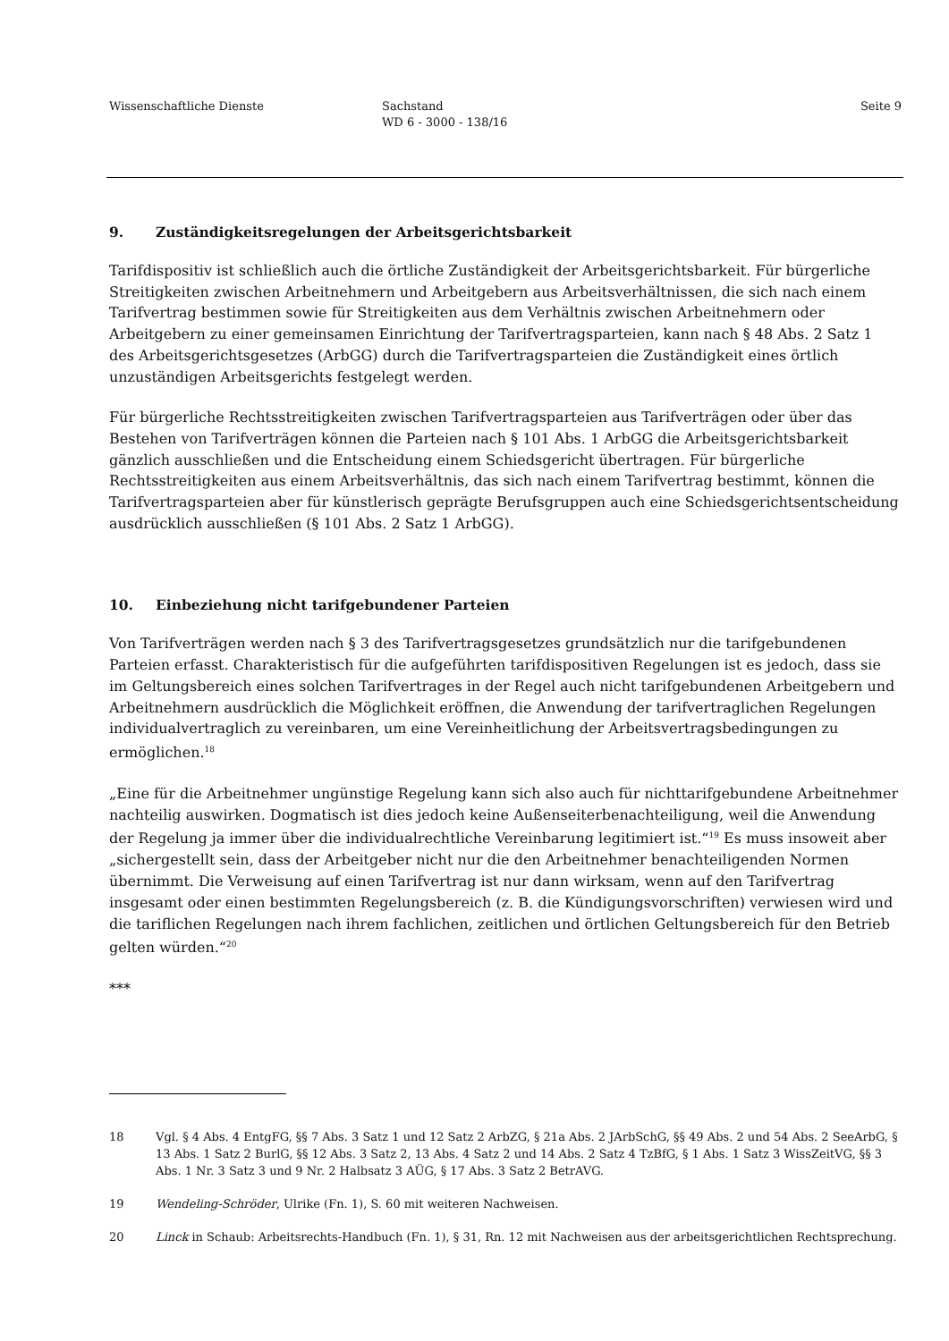Wissenschaftliche Dienste Sachstand
WD 6 - 3000 - 138/16
Seite 9
9. Zuständigkeitsregelungen der Arbeitsgerichtsbarkeit
Tarifdispositiv ist schließlich auch die örtliche Zuständigkeit der Arbeitsgerichtsbarkeit. Für bürgerliche Streitigkeiten zwischen Arbeitnehmern und Arbeitgebern aus Arbeitsverhältnissen, die sich nach einem Tarifvertrag bestimmen sowie für Streitigkeiten aus dem Verhältnis zwischen Arbeitnehmern oder Arbeitgebern zu einer gemeinsamen Einrichtung der Tarifvertragsparteien, kann nach § 48 Abs. 2 Satz 1 des Arbeitsgerichtsgesetzes (ArbGG) durch die Tarifvertragsparteien die Zuständigkeit eines örtlich unzuständigen Arbeitsgerichts festgelegt werden.
Für bürgerliche Rechtsstreitigkeiten zwischen Tarifvertragsparteien aus Tarifverträgen oder über das Bestehen von Tarifverträgen können die Parteien nach § 101 Abs. 1 ArbGG die Arbeitsgerichtsbarkeit gänzlich ausschließen und die Entscheidung einem Schiedsgericht übertragen. Für bürgerliche Rechtsstreitigkeiten aus einem Arbeitsverhältnis, das sich nach einem Tarifvertrag bestimmt, können die Tarifvertragsparteien aber für künstlerisch geprägte Berufsgruppen auch eine Schiedsgerichtsentscheidung ausdrücklich ausschließen (§ 101 Abs. 2 Satz 1 ArbGG).
10. Einbeziehung nicht tarifgebundener Parteien
Von Tarifverträgen werden nach § 3 des Tarifvertragsgesetzes grundsätzlich nur die tarifgebundenen Parteien erfasst. Charakteristisch für die aufgeführten tarifdispositiven Regelungen ist es jedoch, dass sie im Geltungsbereich eines solchen Tarifvertrages in der Regel auch nicht tarifgebundenen Arbeitgebern und Arbeitnehmern ausdrücklich die Möglichkeit eröffnen, die Anwendung der tarifvertraglichen Regelungen individualvertraglich zu vereinbaren, um eine Vereinheitlichung der Arbeitsvertragsbedingungen zu ermöglichen.<sup>18</sup>
„Eine für die Arbeitnehmer ungünstige Regelung kann sich also auch für nichttarifgebundene Arbeitnehmer nachteilig auswirken. Dogmatisch ist dies jedoch keine Außenseiterbenachteiligung, weil die Anwendung der Regelung ja immer über die individualrechtliche Vereinbarung legitimiert ist.“<sup>19</sup> Es muss insoweit aber „sichergestellt sein, dass der Arbeitgeber nicht nur die den Arbeitnehmer benachteiligenden Normen übernimmt. Die Verweisung auf einen Tarifvertrag ist nur dann wirksam, wenn auf den Tarifvertrag insgesamt oder einen bestimmten Regelungsbereich (z. B. die Kündigungsvorschriften) verwiesen wird und die tariflichen Regelungen nach ihrem fachlichen, zeitlichen und örtlichen Geltungsbereich für den Betrieb gelten würden.“<sup>20</sup>
***
18 Vgl. § 4 Abs. 4 EntgFG, §§ 7 Abs. 3 Satz 1 und 12 Satz 2 ArbZG, § 21a Abs. 2 JArbSchG, §§ 49 Abs. 2 und 54 Abs. 2 SeeArbG, § 13 Abs. 1 Satz 2 BurlG, §§ 12 Abs. 3 Satz 2, 13 Abs. 4 Satz 2 und 14 Abs. 2 Satz 4 TzBfG, § 1 Abs. 1 Satz 3 WissZeitVG, §§ 3 Abs. 1 Nr. 3 Satz 3 und 9 Nr. 2 Halbsatz 3 AÜG, § 17 Abs. 3 Satz 2 BetrAVG.
19 Wendeling-Schröder, Ulrike (Fn. 1), S. 60 mit weiteren Nachweisen.
20 Linck in Schaub: Arbeitsrechts-Handbuch (Fn. 1), § 31, Rn. 12 mit Nachweisen aus der arbeitsgerichtlichen Rechtsprechung.